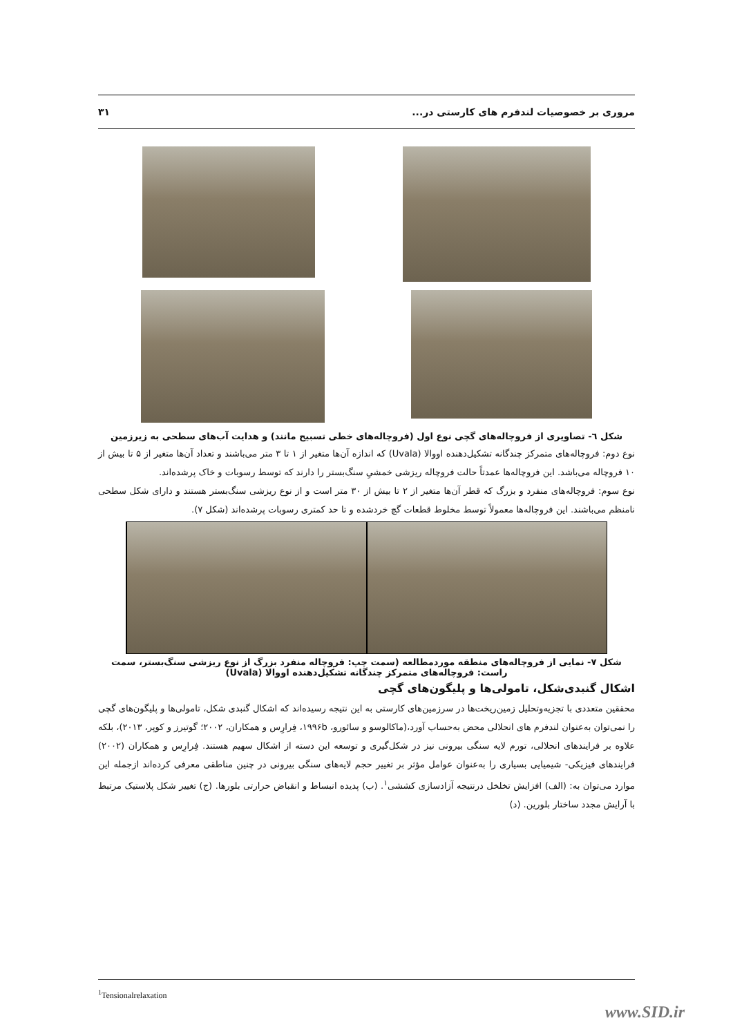مروری بر خصوصیات لندفرم های کارستی در... ۳۱
شکل ٦- تصاویری از فروچاله‌های گچی نوع اول (فروچاله‌های خطی تسبیح مانند) و هدایت آب‌های سطحی به زیرزمین
نوع دوم: فروچاله‌های متمرکز چندگانه تشکیل‌دهنده اووالا (Uvala) که اندازه آن‌ها متغیر از ۱ تا ۳ متر می‌باشند و تعداد آن‌ها متغیر از ۵ تا بیش از ۱۰ فروچاله می‌باشد. این فروچاله‌ها عمدتاً حالت فروچاله ریزشی خمشیِ سنگ‌بستر را دارند که توسط رسوبات و خاک پرشده‌اند.
نوع سوم: فروچاله‌های منفرد و بزرگ که قطر آن‌ها متغیر از ۲ تا بیش از ۳۰ متر است و از نوع ریزشی سنگ‌بستر هستند و دارای شکل سطحی نامنظم می‌باشند. این فروچاله‌ها معمولاً توسط مخلوط قطعات گچ خردشده و تا حد کمتری رسوبات پرشده‌اند (شکل ۷).
شکل ۷- نمایی از فروچاله‌های منطقه موردمطالعه (سمت چپ: فروچاله منفرد بزرگ از نوع ریزشی سنگ‌بستر، سمت راست: فروچاله‌های متمرکز چندگانه تشکیل‌دهنده اووالا (Uvala)
اشکال گنبدی‌شکل، تامولی‌ها و پلیگون‌های گچی
محققین متعددی با تجزیه‌وتحلیل زمین‌ریخت‌ها در سرزمین‌های کارستی به این نتیجه رسیده‌اند که اشکال گنبدی شکل، تامولی‌ها و پلیگون‌های گچی را نمی‌توان به‌عنوان لندفرم های انحلالی محض به‌حساب آورد،(ماکالوسو و سائورو، ۱۹۹۶b، فِرارِس و همکاران، ۲۰۰۲؛ گوتیرز و کوپر، ۲۰۱۳)، بلکه علاوه بر فرایندهای انحلالی، تورم لایه سنگی بیرونی نیز در شکل‌گیری و توسعه این دسته از اشکال سهیم هستند. فِرارِس و همکاران (۲۰۰۲) فرایندهای فیزیکی- شیمیایی بسیاری را به‌عنوان عوامل مؤثر بر تغییر حجم لایه‌های سنگی بیرونی در چنین مناطقی معرفی کرده‌اند ازجمله این موارد می‌توان به: (الف) افزایش تخلخل درنتیجه آزادسازی کششی<sup>۱</sup>. (ب) پدیده انبساط و انقباض حرارتی بلورها. (ج) تغییر شکل پلاستیک مرتبط با آرایش مجدد ساختار بلورین. (د)
<sup>1</sup> Tensionalrelaxation
www.SID.ir